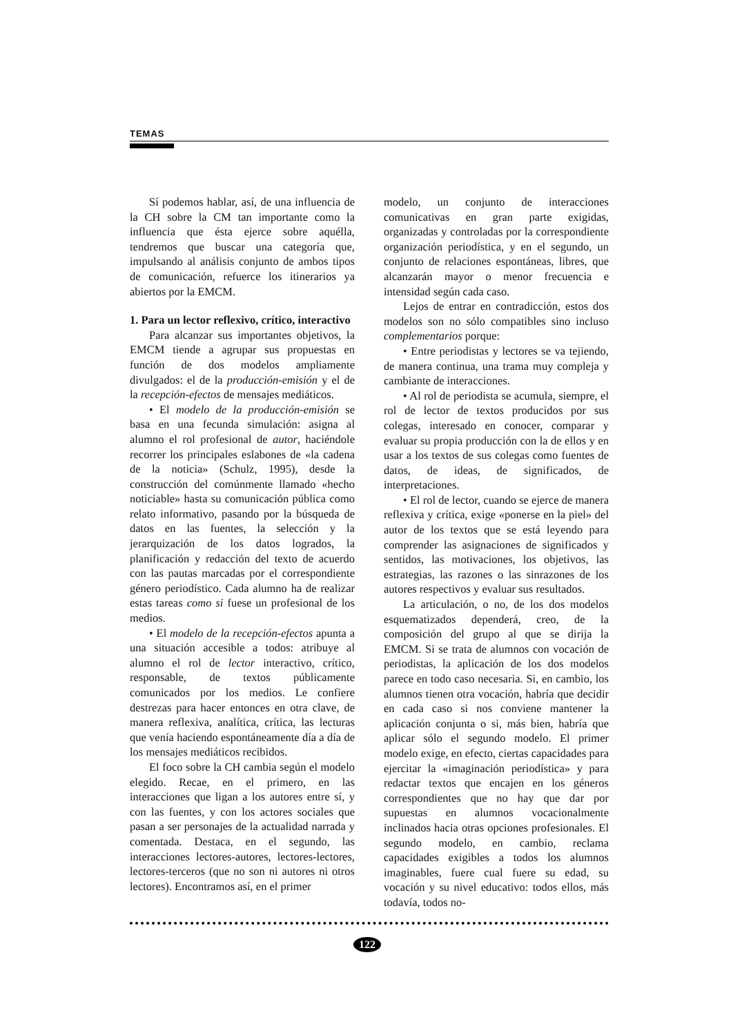TEMAS
Sí podemos hablar, así, de una influencia de la CH sobre la CM tan importante como la influencia que ésta ejerce sobre aquélla, tendremos que buscar una categoría que, impulsando al análisis conjunto de ambos tipos de comunicación, refuerce los itinerarios ya abiertos por la EMCM.
1. Para un lector reflexivo, crítico, interactivo
Para alcanzar sus importantes objetivos, la EMCM tiende a agrupar sus propuestas en función de dos modelos ampliamente divulgados: el de la producción-emisión y el de la recepción-efectos de mensajes mediáticos.
• El modelo de la producción-emisión se basa en una fecunda simulación: asigna al alumno el rol profesional de autor, haciéndole recorrer los principales eslabones de «la cadena de la noticia» (Schulz, 1995), desde la construcción del comúnmente llamado «hecho noticiable» hasta su comunicación pública como relato informativo, pasando por la búsqueda de datos en las fuentes, la selección y la jerarquización de los datos logrados, la planificación y redacción del texto de acuerdo con las pautas marcadas por el correspondiente género periodístico. Cada alumno ha de realizar estas tareas como si fuese un profesional de los medios.
• El modelo de la recepción-efectos apunta a una situación accesible a todos: atribuye al alumno el rol de lector interactivo, crítico, responsable, de textos públicamente comunicados por los medios. Le confiere destrezas para hacer entonces en otra clave, de manera reflexiva, analítica, crítica, las lecturas que venía haciendo espontáneamente día a día de los mensajes mediáticos recibidos.
El foco sobre la CH cambia según el modelo elegido. Recae, en el primero, en las interacciones que ligan a los autores entre sí, y con las fuentes, y con los actores sociales que pasan a ser personajes de la actualidad narrada y comentada. Destaca, en el segundo, las interacciones lectores-autores, lectores-lectores, lectores-terceros (que no son ni autores ni otros lectores). Encontramos así, en el primer
modelo, un conjunto de interacciones comunicativas en gran parte exigidas, organizadas y controladas por la correspondiente organización periodística, y en el segundo, un conjunto de relaciones espontáneas, libres, que alcanzarán mayor o menor frecuencia e intensidad según cada caso.
Lejos de entrar en contradicción, estos dos modelos son no sólo compatibles sino incluso complementarios porque:
• Entre periodistas y lectores se va tejiendo, de manera continua, una trama muy compleja y cambiante de interacciones.
• Al rol de periodista se acumula, siempre, el rol de lector de textos producidos por sus colegas, interesado en conocer, comparar y evaluar su propia producción con la de ellos y en usar a los textos de sus colegas como fuentes de datos, de ideas, de significados, de interpretaciones.
• El rol de lector, cuando se ejerce de manera reflexiva y crítica, exige «ponerse en la piel» del autor de los textos que se está leyendo para comprender las asignaciones de significados y sentidos, las motivaciones, los objetivos, las estrategias, las razones o las sinrazones de los autores respectivos y evaluar sus resultados.
La articulación, o no, de los dos modelos esquematizados dependerá, creo, de la composición del grupo al que se dirija la EMCM. Si se trata de alumnos con vocación de periodistas, la aplicación de los dos modelos parece en todo caso necesaria. Si, en cambio, los alumnos tienen otra vocación, habría que decidir en cada caso si nos conviene mantener la aplicación conjunta o si, más bien, habría que aplicar sólo el segundo modelo. El primer modelo exige, en efecto, ciertas capacidades para ejercitar la «imaginación periodística» y para redactar textos que encajen en los géneros correspondientes que no hay que dar por supuestas en alumnos vocacionalmente inclinados hacia otras opciones profesionales. El segundo modelo, en cambio, reclama capacidades exigibles a todos los alumnos imaginables, fuere cual fuere su edad, su vocación y su nivel educativo: todos ellos, más todavía, todos no-
122